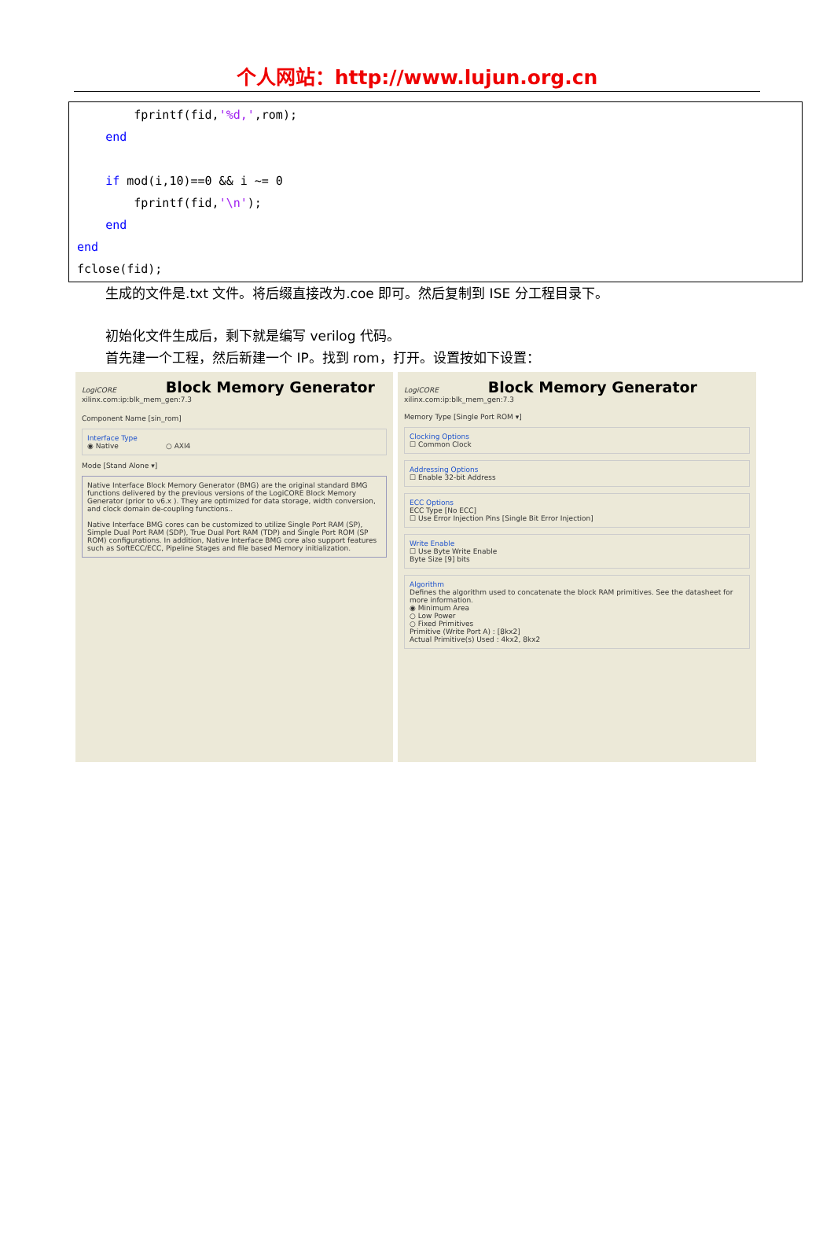个人网站：http://www.lujun.org.cn
fprintf(fid,'%d,',rom); end if mod(i,10)==0 && i ~= 0 fprintf(fid,'\n'); end end fclose(fid);
生成的文件是.txt 文件。将后缀直接改为.coe 即可。然后复制到 ISE 分工程目录下。
初始化文件生成后，剩下就是编写 verilog 代码。
首先建一个工程，然后新建一个 IP。找到 rom，打开。设置按如下设置：
LogiCORE Block Memory Generator xilinx.com:ip:blk_mem_gen:7.3
Component Name [sin_rom]
Interface Type
◉ Native ○ AXI4
Mode [Stand Alone ▾]
Native Interface Block Memory Generator (BMG) are the original standard BMG functions delivered by the previous versions of the LogiCORE Block Memory Generator (prior to v6.x ). They are optimized for data storage, width conversion, and clock domain de-coupling functions..
Native Interface BMG cores can be customized to utilize Single Port RAM (SP), Simple Dual Port RAM (SDP), True Dual Port RAM (TDP) and Single Port ROM (SP ROM) configurations. In addition, Native Interface BMG core also support features such as SoftECC/ECC, Pipeline Stages and file based Memory initialization.
LogiCORE Block Memory Generator xilinx.com:ip:blk_mem_gen:7.3
Memory Type [Single Port ROM ▾]
Clocking Options
☐ Common Clock
Addressing Options
☐ Enable 32-bit Address
ECC Options
ECC Type [No ECC]
☐ Use Error Injection Pins [Single Bit Error Injection]
Write Enable
☐ Use Byte Write Enable
Byte Size [9] bits
Algorithm
Defines the algorithm used to concatenate the block RAM primitives. See the datasheet for more information.
◉ Minimum Area
○ Low Power
○ Fixed Primitives
Primitive (Write Port A) : [8kx2]
Actual Primitive(s) Used : 4kx2, 8kx2